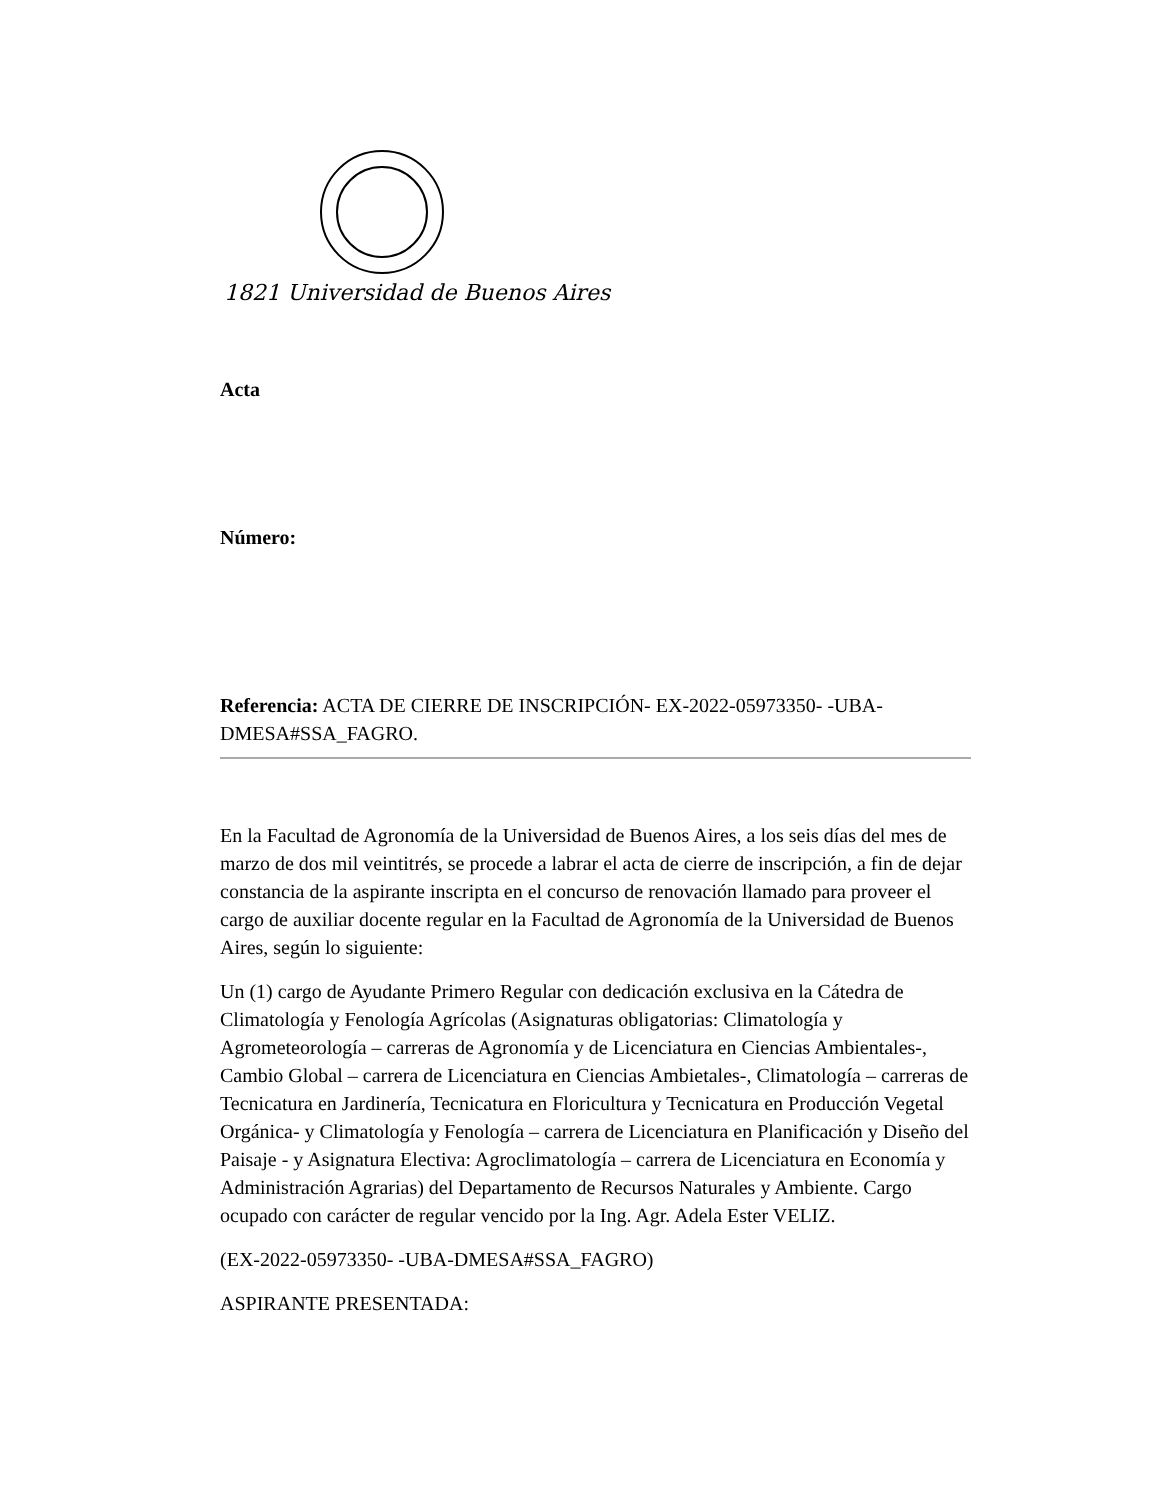1821 Universidad de Buenos Aires
Acta
Número:
Referencia: ACTA DE CIERRE DE INSCRIPCIÓN- EX-2022-05973350- -UBA-DMESA#SSA_FAGRO.
En la Facultad de Agronomía de la Universidad de Buenos Aires, a los seis días del mes de marzo de dos mil veintitrés, se procede a labrar el acta de cierre de inscripción, a fin de dejar constancia de la aspirante inscripta en el concurso de renovación llamado para proveer el cargo de auxiliar docente regular en la Facultad de Agronomía de la Universidad de Buenos Aires, según lo siguiente:
Un (1) cargo de Ayudante Primero Regular con dedicación exclusiva en la Cátedra de Climatología y Fenología Agrícolas (Asignaturas obligatorias: Climatología y Agrometeorología – carreras de Agronomía y de Licenciatura en Ciencias Ambientales-, Cambio Global – carrera de Licenciatura en Ciencias Ambietales-, Climatología – carreras de Tecnicatura en Jardinería, Tecnicatura en Floricultura y Tecnicatura en Producción Vegetal Orgánica- y Climatología y Fenología – carrera de Licenciatura en Planificación y Diseño del Paisaje - y Asignatura Electiva: Agroclimatología – carrera de Licenciatura en Economía y Administración Agrarias) del Departamento de Recursos Naturales y Ambiente. Cargo ocupado con carácter de regular vencido por la Ing. Agr. Adela Ester VELIZ.
(EX-2022-05973350- -UBA-DMESA#SSA_FAGRO)
ASPIRANTE PRESENTADA: